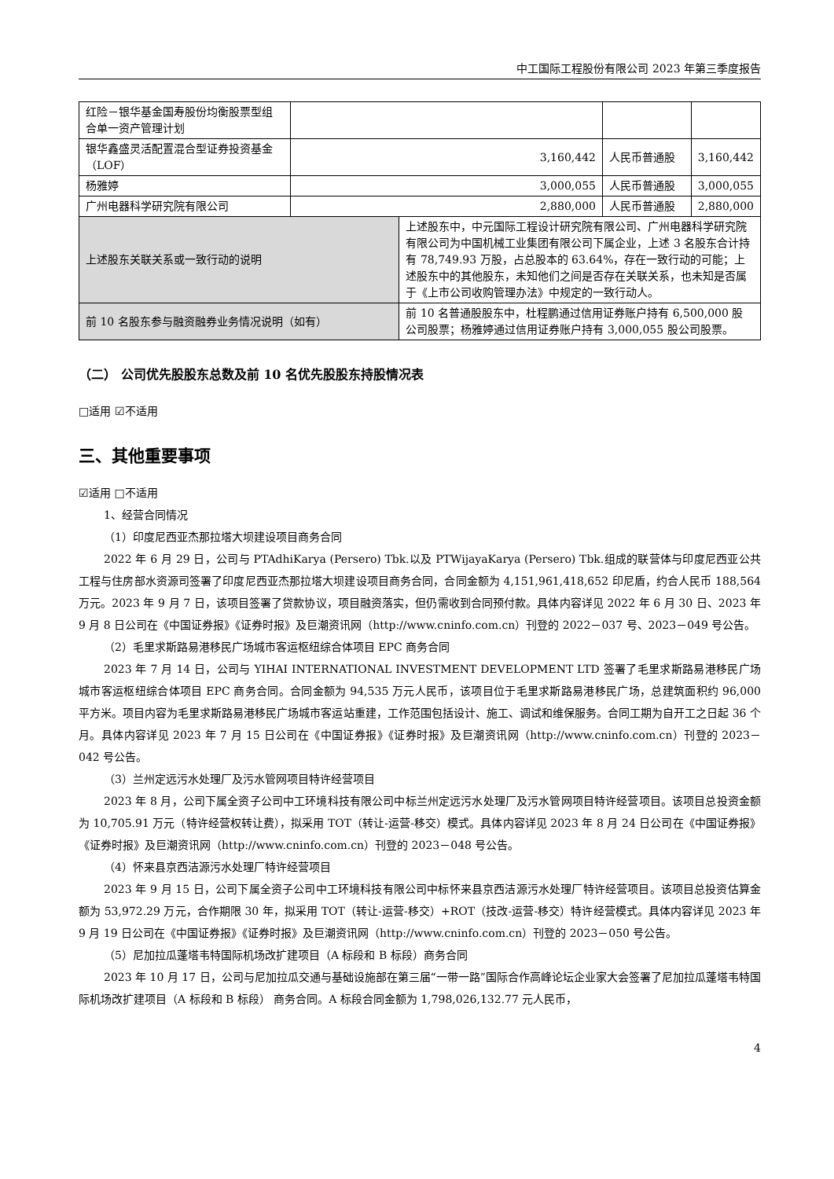中工国际工程股份有限公司 2023 年第三季度报告
| 红险－银华基金国寿股份均衡股票型组合单一资产管理计划 | | | | |
| 银华鑫盛灵活配置混合型证券投资基金（LOF） | 3,160,442 | | 人民币普通股 | 3,160,442 |
| 杨雅婷 | 3,000,055 | | 人民币普通股 | 3,000,055 |
| 广州电器科学研究院有限公司 | 2,880,000 | | 人民币普通股 | 2,880,000 |
| 上述股东关联关系或一致行动的说明 | | 上述股东中，中元国际工程设计研究院有限公司、广州电器科学研究院有限公司为中国机械工业集团有限公司下属企业，上述 3 名股东合计持有 78,749.93 万股，占总股本的 63.64%，存在一致行动的可能；上述股东中的其他股东，未知他们之间是否存在关联关系，也未知是否属于《上市公司收购管理办法》中规定的一致行动人。 | | |
| 前 10 名股东参与融资融券业务情况说明（如有） | | 前 10 名普通股股东中，杜程鹏通过信用证券账户持有 6,500,000 股公司股票；杨雅婷通过信用证券账户持有 3,000,055 股公司股票。 | | |
（二） 公司优先股股东总数及前 10 名优先股股东持股情况表
□适用 ☑不适用
三、其他重要事项
☑适用 □不适用
1、经营合同情况
（1）印度尼西亚杰那拉塔大坝建设项目商务合同
2022 年 6 月 29 日，公司与 PTAdhiKarya (Persero) Tbk.以及 PTWijayaKarya (Persero) Tbk.组成的联营体与印度尼西亚公共工程与住房部水资源司签署了印度尼西亚杰那拉塔大坝建设项目商务合同，合同金额为 4,151,961,418,652 印尼盾，约合人民币 188,564 万元。2023 年 9 月 7 日，该项目签署了贷款协议，项目融资落实，但仍需收到合同预付款。具体内容详见 2022 年 6 月 30 日、2023 年 9 月 8 日公司在《中国证券报》《证券时报》及巨潮资讯网（http://www.cninfo.com.cn）刊登的 2022－037 号、2023－049 号公告。
（2）毛里求斯路易港移民广场城市客运枢纽综合体项目 EPC 商务合同
2023 年 7 月 14 日，公司与 YIHAI INTERNATIONAL INVESTMENT DEVELOPMENT LTD 签署了毛里求斯路易港移民广场城市客运枢纽综合体项目 EPC 商务合同。合同金额为 94,535 万元人民币，该项目位于毛里求斯路易港移民广场，总建筑面积约 96,000 平方米。项目内容为毛里求斯路易港移民广场城市客运站重建，工作范围包括设计、施工、调试和维保服务。合同工期为自开工之日起 36 个月。具体内容详见 2023 年 7 月 15 日公司在《中国证券报》《证券时报》及巨潮资讯网（http://www.cninfo.com.cn）刊登的 2023－042 号公告。
（3）兰州定远污水处理厂及污水管网项目特许经营项目
2023 年 8 月，公司下属全资子公司中工环境科技有限公司中标兰州定远污水处理厂及污水管网项目特许经营项目。该项目总投资金额为 10,705.91 万元（特许经营权转让费），拟采用 TOT（转让-运营-移交）模式。具体内容详见 2023 年 8 月 24 日公司在《中国证券报》《证券时报》及巨潮资讯网（http://www.cninfo.com.cn）刊登的 2023－048 号公告。
（4）怀来县京西洁源污水处理厂特许经营项目
2023 年 9 月 15 日，公司下属全资子公司中工环境科技有限公司中标怀来县京西洁源污水处理厂特许经营项目。该项目总投资估算金额为 53,972.29 万元，合作期限 30 年，拟采用 TOT（转让-运营-移交）+ROT（技改-运营-移交）特许经营模式。具体内容详见 2023 年 9 月 19 日公司在《中国证券报》《证券时报》及巨潮资讯网（http://www.cninfo.com.cn）刊登的 2023－050 号公告。
（5）尼加拉瓜蓬塔韦特国际机场改扩建项目（A 标段和 B 标段）商务合同
2023 年 10 月 17 日，公司与尼加拉瓜交通与基础设施部在第三届“一带一路”国际合作高峰论坛企业家大会签署了尼加拉瓜蓬塔韦特国际机场改扩建项目（A 标段和 B 标段） 商务合同。A 标段合同金额为 1,798,026,132.77 元人民币，
4